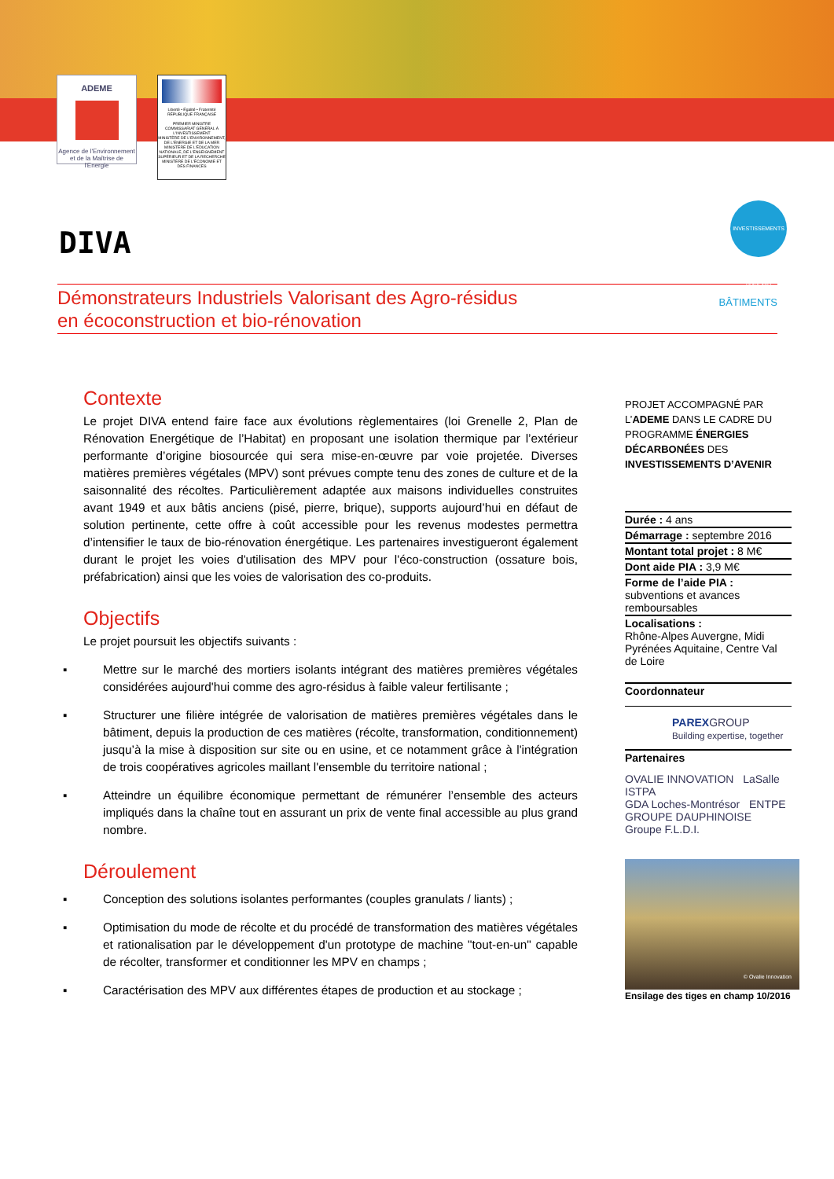ADEME
Agence de l'Environnement et de la Maîtrise de l'Energie
Liberté • Égalité • Fraternité
RÉPUBLIQUE FRANÇAISE
PREMIER MINISTRE COMMISSARIAT GÉNÉRAL À L'INVESTISSEMENT
MINISTÈRE DE L'ENVIRONNEMENT, DE L'ÉNERGIE ET DE LA MER
MINISTÈRE DE L'ÉDUCATION NATIONALE, DE L'ENSEIGNEMENT SUPÉRIEUR ET DE LA RECHERCHE
MINISTÈRE DE L'ÉCONOMIE ET DES FINANCES
INVESTISSEMENTS D'AVENIR
DIVA
Démonstrateurs Industriels Valorisant des Agro-résidus
en écoconstruction et bio-rénovation
BÂTIMENTS
Contexte
Le projet DIVA entend faire face aux évolutions règlementaires (loi Grenelle 2, Plan de Rénovation Energétique de l’Habitat) en proposant une isolation thermique par l’extérieur performante d’origine biosourcée qui sera mise-en-œuvre par voie projetée. Diverses matières premières végétales (MPV) sont prévues compte tenu des zones de culture et de la saisonnalité des récoltes. Particulièrement adaptée aux maisons individuelles construites avant 1949 et aux bâtis anciens (pisé, pierre, brique), supports aujourd’hui en défaut de solution pertinente, cette offre à coût accessible pour les revenus modestes permettra d’intensifier le taux de bio-rénovation énergétique. Les partenaires investigueront également durant le projet les voies d'utilisation des MPV pour l'éco-construction (ossature bois, préfabrication) ainsi que les voies de valorisation des co-produits.
Objectifs
Le projet poursuit les objectifs suivants :
▪ Mettre sur le marché des mortiers isolants intégrant des matières premières végétales considérées aujourd'hui comme des agro-résidus à faible valeur fertilisante ;
▪ Structurer une filière intégrée de valorisation de matières premières végétales dans le bâtiment, depuis la production de ces matières (récolte, transformation, conditionnement) jusqu’à la mise à disposition sur site ou en usine, et ce notamment grâce à l'intégration de trois coopératives agricoles maillant l'ensemble du territoire national ;
▪ Atteindre un équilibre économique permettant de rémunérer l’ensemble des acteurs impliqués dans la chaîne tout en assurant un prix de vente final accessible au plus grand nombre.
Déroulement
▪ Conception des solutions isolantes performantes (couples granulats / liants) ;
▪ Optimisation du mode de récolte et du procédé de transformation des matières végétales et rationalisation par le développement d'un prototype de machine "tout-en-un" capable de récolter, transformer et conditionner les MPV en champs ;
▪ Caractérisation des MPV aux différentes étapes de production et au stockage ;
PROJET ACCOMPAGNÉ PAR L’ADEME DANS LE CADRE DU PROGRAMME ÉNERGIES DÉCARBONÉES DES INVESTISSEMENTS D’AVENIR
Durée : 4 ans
Démarrage : septembre 2016
Montant total projet : 8 M€
Dont aide PIA : 3,9 M€
Forme de l’aide PIA :
subventions et avances remboursables
Localisations :
Rhône-Alpes Auvergne, Midi Pyrénées Aquitaine, Centre Val de Loire
Coordonnateur
PAREXGROUP
Building expertise, together
Partenaires
OVALIE INNOVATION LaSalle ISTPA
GDA Loches-Montrésor ENTPE
GROUPE DAUPHINOISE Groupe F.L.D.I.
© Ovalie Innovation
Ensilage des tiges en champ 10/2016